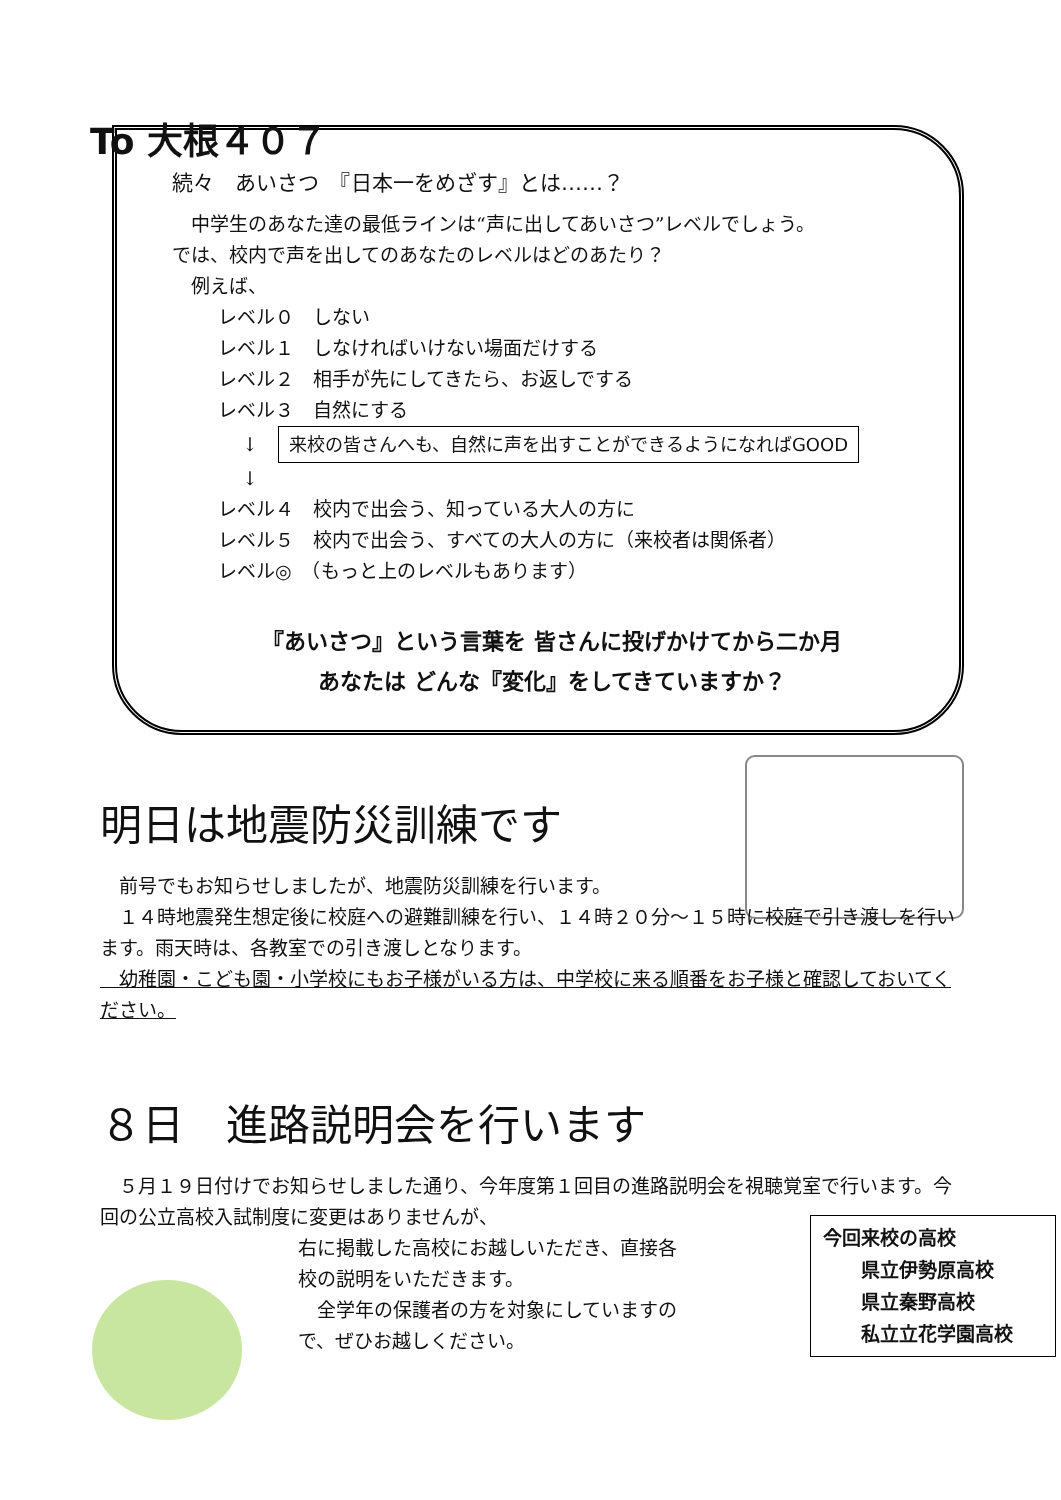To 大根４０７
続々　あいさつ　『日本一をめざす』とは……？
　中学生のあなた達の最低ラインは“声に出してあいさつ”レベルでしょう。
では、校内で声を出してのあなたのレベルはどのあたり？
　例えば、
レベル０　しない
レベル１　しなければいけない場面だけする
レベル２　相手が先にしてきたら、お返しでする
レベル３　自然にする
↓ 来校の皆さんへも、自然に声を出すことができるようになればGOOD
↓
レベル４　校内で出会う、知っている大人の方に
レベル５　校内で出会う、すべての大人の方に（来校者は関係者）
レベル◎　（もっと上のレベルもあります）
『あいさつ』という言葉を 皆さんに投げかけてから二か月
あなたは どんな『変化』をしてきていますか？
明日は地震防災訓練です
　前号でもお知らせしましたが、地震防災訓練を行います。
　１４時地震発生想定後に校庭への避難訓練を行い、１４時２０分～１５時に校庭で引き渡しを行います。雨天時は、各教室での引き渡しとなります。
　幼稚園・こども園・小学校にもお子様がいる方は、中学校に来る順番をお子様と確認しておいてください。
８日　進路説明会を行います
　５月１９日付けでお知らせしました通り、今年度第１回目の進路説明会を視聴覚室で行います。今回の公立高校入試制度に変更はありませんが、
右に掲載した高校にお越しいただき、直接各校の説明をいただきます。
　全学年の保護者の方を対象にしていますので、ぜひお越しください。
今回来校の高校
　　県立伊勢原高校
　　県立秦野高校
　　私立立花学園高校